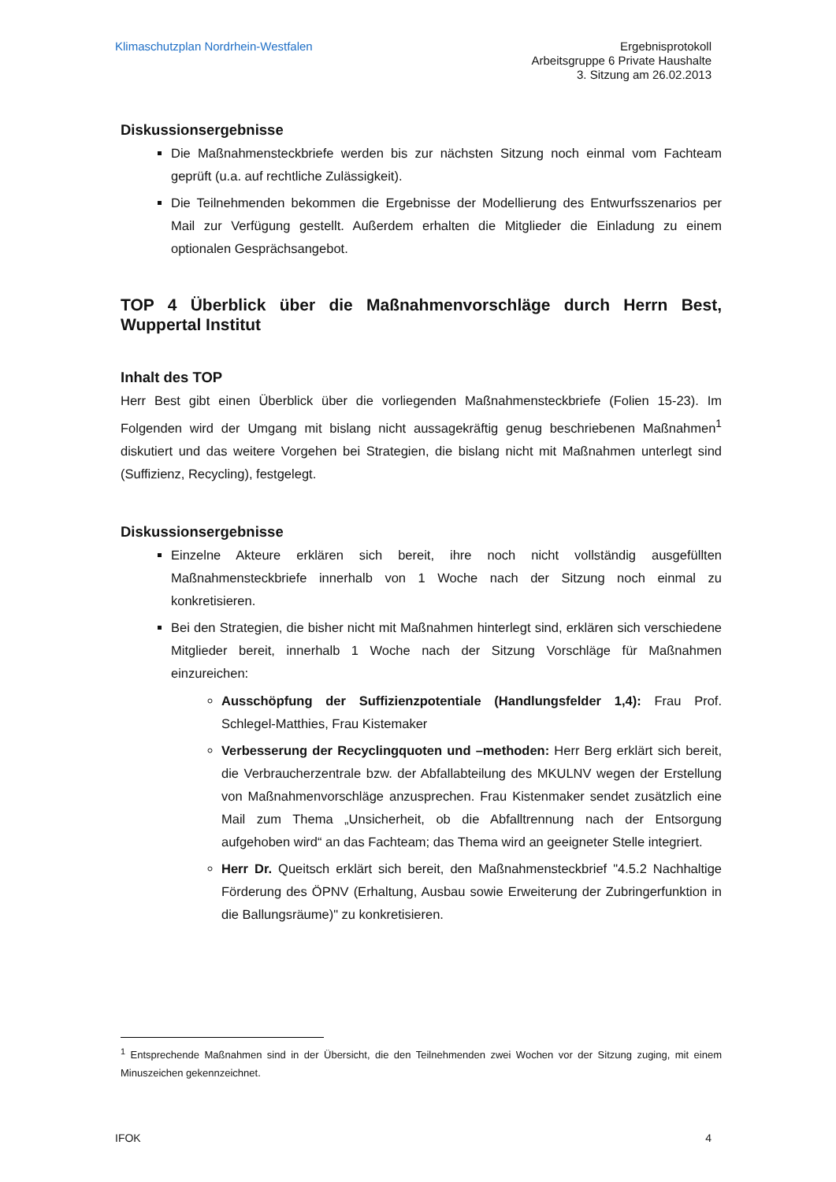Klimaschutzplan Nordrhein-Westfalen
Ergebnisprotokoll
Arbeitsgruppe 6 Private Haushalte
3. Sitzung am 26.02.2013
Diskussionsergebnisse
Die Maßnahmensteckbriefe werden bis zur nächsten Sitzung noch einmal vom Fachteam geprüft (u.a. auf rechtliche Zulässigkeit).
Die Teilnehmenden bekommen die Ergebnisse der Modellierung des Entwurfsszenarios per Mail zur Verfügung gestellt. Außerdem erhalten die Mitglieder die Einladung zu einem optionalen Gesprächsangebot.
TOP 4 Überblick über die Maßnahmenvorschläge durch Herrn Best, Wuppertal Institut
Inhalt des TOP
Herr Best gibt einen Überblick über die vorliegenden Maßnahmensteckbriefe (Folien 15-23). Im Folgenden wird der Umgang mit bislang nicht aussagekräftig genug beschriebenen Maßnahmen<sup>1</sup> diskutiert und das weitere Vorgehen bei Strategien, die bislang nicht mit Maßnahmen unterlegt sind (Suffizienz, Recycling), festgelegt.
Diskussionsergebnisse
Einzelne Akteure erklären sich bereit, ihre noch nicht vollständig ausgefüllten Maßnahmensteckbriefe innerhalb von 1 Woche nach der Sitzung noch einmal zu konkretisieren.
Bei den Strategien, die bisher nicht mit Maßnahmen hinterlegt sind, erklären sich verschiedene Mitglieder bereit, innerhalb 1 Woche nach der Sitzung Vorschläge für Maßnahmen einzureichen:
Ausschöpfung der Suffizienzpotentiale (Handlungsfelder 1,4): Frau Prof. Schlegel-Matthies, Frau Kistemaker
Verbesserung der Recyclingquoten und –methoden: Herr Berg erklärt sich bereit, die Verbraucherzentrale bzw. der Abfallabteilung des MKULNV wegen der Erstellung von Maßnahmenvorschläge anzusprechen. Frau Kistenmaker sendet zusätzlich eine Mail zum Thema „Unsicherheit, ob die Abfalltrennung nach der Entsorgung aufgehoben wird“ an das Fachteam; das Thema wird an geeigneter Stelle integriert.
Herr Dr. Queitsch erklärt sich bereit, den Maßnahmensteckbrief "4.5.2 Nachhaltige Förderung des ÖPNV (Erhaltung, Ausbau sowie Erweiterung der Zubringerfunktion in die Ballungsräume)" zu konkretisieren.
<sup>1</sup> Entsprechende Maßnahmen sind in der Übersicht, die den Teilnehmenden zwei Wochen vor der Sitzung zuging, mit einem Minuszeichen gekennzeichnet.
IFOK 4